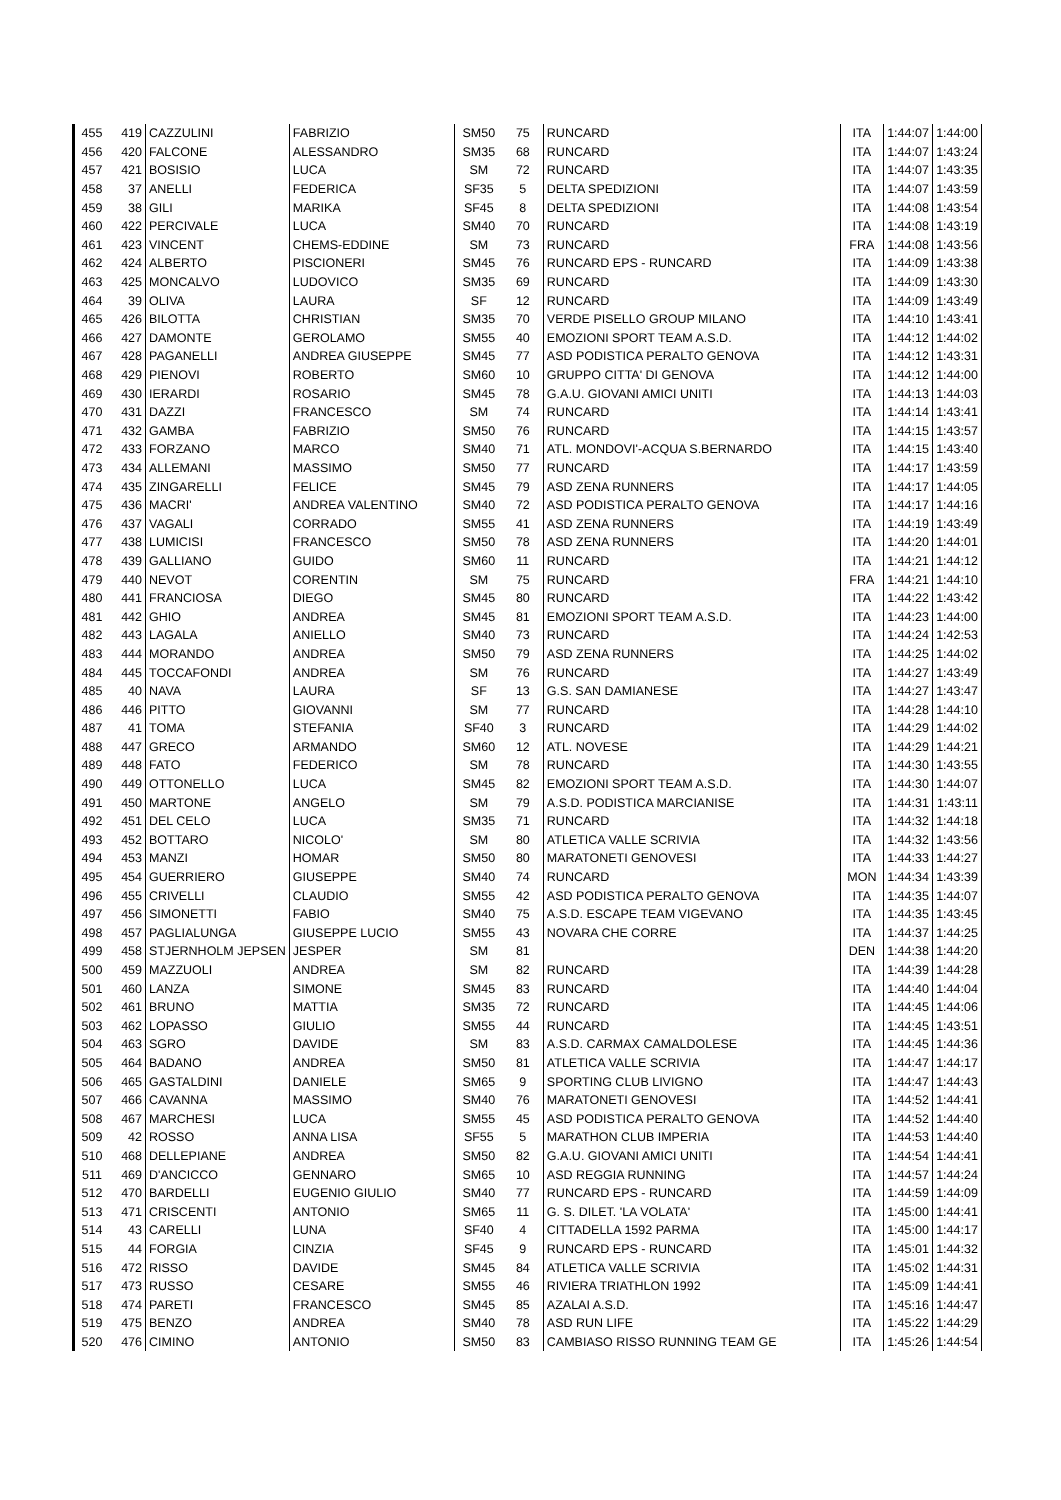| 455 | 419 | CAZZULINI | FABRIZIO | SM50 | 75 | RUNCARD | ITA | 1:44:07 | 1:44:00 |
| 456 | 420 | FALCONE | ALESSANDRO | SM35 | 68 | RUNCARD | ITA | 1:44:07 | 1:43:24 |
| 457 | 421 | BOSISIO | LUCA | SM | 72 | RUNCARD | ITA | 1:44:07 | 1:43:35 |
| 458 | 37 | ANELLI | FEDERICA | SF35 | 5 | DELTA SPEDIZIONI | ITA | 1:44:07 | 1:43:59 |
| 459 | 38 | GILI | MARIKA | SF45 | 8 | DELTA SPEDIZIONI | ITA | 1:44:08 | 1:43:54 |
| 460 | 422 | PERCIVALE | LUCA | SM40 | 70 | RUNCARD | ITA | 1:44:08 | 1:43:19 |
| 461 | 423 | VINCENT | CHEMS-EDDINE | SM | 73 | RUNCARD | FRA | 1:44:08 | 1:43:56 |
| 462 | 424 | ALBERTO | PISCIONERI | SM45 | 76 | RUNCARD EPS - RUNCARD | ITA | 1:44:09 | 1:43:38 |
| 463 | 425 | MONCALVO | LUDOVICO | SM35 | 69 | RUNCARD | ITA | 1:44:09 | 1:43:30 |
| 464 | 39 | OLIVA | LAURA | SF | 12 | RUNCARD | ITA | 1:44:09 | 1:43:49 |
| 465 | 426 | BILOTTA | CHRISTIAN | SM35 | 70 | VERDE PISELLO GROUP MILANO | ITA | 1:44:10 | 1:43:41 |
| 466 | 427 | DAMONTE | GEROLAMO | SM55 | 40 | EMOZIONI SPORT TEAM A.S.D. | ITA | 1:44:12 | 1:44:02 |
| 467 | 428 | PAGANELLI | ANDREA GIUSEPPE | SM45 | 77 | ASD PODISTICA PERALTO GENOVA | ITA | 1:44:12 | 1:43:31 |
| 468 | 429 | PIENOVI | ROBERTO | SM60 | 10 | GRUPPO CITTA' DI GENOVA | ITA | 1:44:12 | 1:44:00 |
| 469 | 430 | IERARDI | ROSARIO | SM45 | 78 | G.A.U. GIOVANI AMICI UNITI | ITA | 1:44:13 | 1:44:03 |
| 470 | 431 | DAZZI | FRANCESCO | SM | 74 | RUNCARD | ITA | 1:44:14 | 1:43:41 |
| 471 | 432 | GAMBA | FABRIZIO | SM50 | 76 | RUNCARD | ITA | 1:44:15 | 1:43:57 |
| 472 | 433 | FORZANO | MARCO | SM40 | 71 | ATL. MONDOVI'-ACQUA S.BERNARDO | ITA | 1:44:15 | 1:43:40 |
| 473 | 434 | ALLEMANI | MASSIMO | SM50 | 77 | RUNCARD | ITA | 1:44:17 | 1:43:59 |
| 474 | 435 | ZINGARELLI | FELICE | SM45 | 79 | ASD ZENA RUNNERS | ITA | 1:44:17 | 1:44:05 |
| 475 | 436 | MACRI' | ANDREA VALENTINO | SM40 | 72 | ASD PODISTICA PERALTO GENOVA | ITA | 1:44:17 | 1:44:16 |
| 476 | 437 | VAGALI | CORRADO | SM55 | 41 | ASD ZENA RUNNERS | ITA | 1:44:19 | 1:43:49 |
| 477 | 438 | LUMICISI | FRANCESCO | SM50 | 78 | ASD ZENA RUNNERS | ITA | 1:44:20 | 1:44:01 |
| 478 | 439 | GALLIANO | GUIDO | SM60 | 11 | RUNCARD | ITA | 1:44:21 | 1:44:12 |
| 479 | 440 | NEVOT | CORENTIN | SM | 75 | RUNCARD | FRA | 1:44:21 | 1:44:10 |
| 480 | 441 | FRANCIOSA | DIEGO | SM45 | 80 | RUNCARD | ITA | 1:44:22 | 1:43:42 |
| 481 | 442 | GHIO | ANDREA | SM45 | 81 | EMOZIONI SPORT TEAM A.S.D. | ITA | 1:44:23 | 1:44:00 |
| 482 | 443 | LAGALA | ANIELLO | SM40 | 73 | RUNCARD | ITA | 1:44:24 | 1:42:53 |
| 483 | 444 | MORANDO | ANDREA | SM50 | 79 | ASD ZENA RUNNERS | ITA | 1:44:25 | 1:44:02 |
| 484 | 445 | TOCCAFONDI | ANDREA | SM | 76 | RUNCARD | ITA | 1:44:27 | 1:43:49 |
| 485 | 40 | NAVA | LAURA | SF | 13 | G.S. SAN DAMIANESE | ITA | 1:44:27 | 1:43:47 |
| 486 | 446 | PITTO | GIOVANNI | SM | 77 | RUNCARD | ITA | 1:44:28 | 1:44:10 |
| 487 | 41 | TOMA | STEFANIA | SF40 | 3 | RUNCARD | ITA | 1:44:29 | 1:44:02 |
| 488 | 447 | GRECO | ARMANDO | SM60 | 12 | ATL. NOVESE | ITA | 1:44:29 | 1:44:21 |
| 489 | 448 | FATO | FEDERICO | SM | 78 | RUNCARD | ITA | 1:44:30 | 1:43:55 |
| 490 | 449 | OTTONELLO | LUCA | SM45 | 82 | EMOZIONI SPORT TEAM A.S.D. | ITA | 1:44:30 | 1:44:07 |
| 491 | 450 | MARTONE | ANGELO | SM | 79 | A.S.D. PODISTICA MARCIANISE | ITA | 1:44:31 | 1:43:11 |
| 492 | 451 | DEL CELO | LUCA | SM35 | 71 | RUNCARD | ITA | 1:44:32 | 1:44:18 |
| 493 | 452 | BOTTARO | NICOLO' | SM | 80 | ATLETICA VALLE SCRIVIA | ITA | 1:44:32 | 1:43:56 |
| 494 | 453 | MANZI | HOMAR | SM50 | 80 | MARATONETI GENOVESI | ITA | 1:44:33 | 1:44:27 |
| 495 | 454 | GUERRIERO | GIUSEPPE | SM40 | 74 | RUNCARD | MON | 1:44:34 | 1:43:39 |
| 496 | 455 | CRIVELLI | CLAUDIO | SM55 | 42 | ASD PODISTICA PERALTO GENOVA | ITA | 1:44:35 | 1:44:07 |
| 497 | 456 | SIMONETTI | FABIO | SM40 | 75 | A.S.D. ESCAPE TEAM VIGEVANO | ITA | 1:44:35 | 1:43:45 |
| 498 | 457 | PAGLIALUNGA | GIUSEPPE LUCIO | SM55 | 43 | NOVARA CHE CORRE | ITA | 1:44:37 | 1:44:25 |
| 499 | 458 | STJERNHOLM JEPSEN | JESPER | SM | 81 | | DEN | 1:44:38 | 1:44:20 |
| 500 | 459 | MAZZUOLI | ANDREA | SM | 82 | RUNCARD | ITA | 1:44:39 | 1:44:28 |
| 501 | 460 | LANZA | SIMONE | SM45 | 83 | RUNCARD | ITA | 1:44:40 | 1:44:04 |
| 502 | 461 | BRUNO | MATTIA | SM35 | 72 | RUNCARD | ITA | 1:44:45 | 1:44:06 |
| 503 | 462 | LOPASSO | GIULIO | SM55 | 44 | RUNCARD | ITA | 1:44:45 | 1:43:51 |
| 504 | 463 | SGRO | DAVIDE | SM | 83 | A.S.D. CARMAX CAMALDOLESE | ITA | 1:44:45 | 1:44:36 |
| 505 | 464 | BADANO | ANDREA | SM50 | 81 | ATLETICA VALLE SCRIVIA | ITA | 1:44:47 | 1:44:17 |
| 506 | 465 | GASTALDINI | DANIELE | SM65 | 9 | SPORTING CLUB LIVIGNO | ITA | 1:44:47 | 1:44:43 |
| 507 | 466 | CAVANNA | MASSIMO | SM40 | 76 | MARATONETI GENOVESI | ITA | 1:44:52 | 1:44:41 |
| 508 | 467 | MARCHESI | LUCA | SM55 | 45 | ASD PODISTICA PERALTO GENOVA | ITA | 1:44:52 | 1:44:40 |
| 509 | 42 | ROSSO | ANNA LISA | SF55 | 5 | MARATHON CLUB IMPERIA | ITA | 1:44:53 | 1:44:40 |
| 510 | 468 | DELLEPIANE | ANDREA | SM50 | 82 | G.A.U. GIOVANI AMICI UNITI | ITA | 1:44:54 | 1:44:41 |
| 511 | 469 | D'ANCICCO | GENNARO | SM65 | 10 | ASD REGGIA RUNNING | ITA | 1:44:57 | 1:44:24 |
| 512 | 470 | BARDELLI | EUGENIO GIULIO | SM40 | 77 | RUNCARD EPS - RUNCARD | ITA | 1:44:59 | 1:44:09 |
| 513 | 471 | CRISCENTI | ANTONIO | SM65 | 11 | G. S. DILET. 'LA VOLATA' | ITA | 1:45:00 | 1:44:41 |
| 514 | 43 | CARELLI | LUNA | SF40 | 4 | CITTADELLA 1592 PARMA | ITA | 1:45:00 | 1:44:17 |
| 515 | 44 | FORGIA | CINZIA | SF45 | 9 | RUNCARD EPS - RUNCARD | ITA | 1:45:01 | 1:44:32 |
| 516 | 472 | RISSO | DAVIDE | SM45 | 84 | ATLETICA VALLE SCRIVIA | ITA | 1:45:02 | 1:44:31 |
| 517 | 473 | RUSSO | CESARE | SM55 | 46 | RIVIERA TRIATHLON 1992 | ITA | 1:45:09 | 1:44:41 |
| 518 | 474 | PARETI | FRANCESCO | SM45 | 85 | AZALAI A.S.D. | ITA | 1:45:16 | 1:44:47 |
| 519 | 475 | BENZO | ANDREA | SM40 | 78 | ASD RUN LIFE | ITA | 1:45:22 | 1:44:29 |
| 520 | 476 | CIMINO | ANTONIO | SM50 | 83 | CAMBIASO RISSO RUNNING TEAM GE | ITA | 1:45:26 | 1:44:54 |